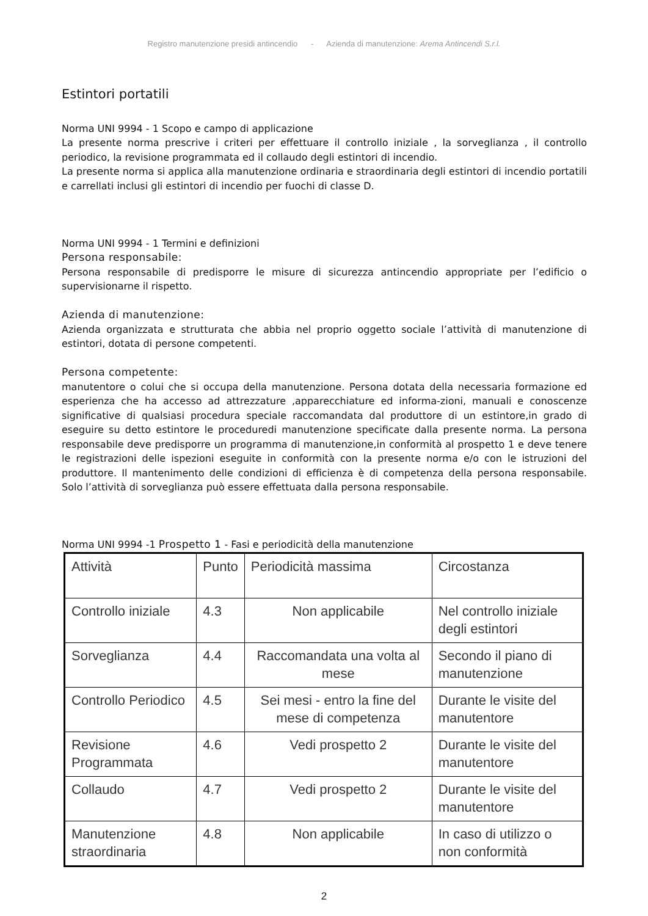Registro manutenzione presidi antincendio - Azienda di manutenzione: Arema Antincendi S.r.l.
Estintori portatili
Norma UNI 9994 - 1 Scopo e campo di applicazione
La presente norma prescrive i criteri per effettuare il controllo iniziale , la sorveglianza , il controllo periodico, la revisione programmata ed il collaudo degli estintori di incendio.
La presente norma si applica alla manutenzione ordinaria e straordinaria degli estintori di incendio portatili e carrellati inclusi gli estintori di incendio per fuochi di classe D.
Norma UNI 9994 - 1 Termini e definizioni
Persona responsabile:
Persona responsabile di predisporre le misure di sicurezza antincendio appropriate per l’edificio o supervisionarne il rispetto.
Azienda di manutenzione:
Azienda organizzata e strutturata che abbia nel proprio oggetto sociale l’attività di manutenzione di estintori, dotata di persone competenti.
Persona competente:
manutentore o colui che si occupa della manutenzione. Persona dotata della necessaria formazione ed esperienza che ha accesso ad attrezzature ,apparecchiature ed informa-zioni, manuali e conoscenze significative di qualsiasi procedura speciale raccomandata dal produttore di un estintore,in grado di eseguire su detto estintore le proceduredi manutenzione specificate dalla presente norma. La persona responsabile deve predisporre un programma di manutenzione,in conformità al prospetto 1 e deve tenere le registrazioni delle ispezioni eseguite in conformità con la presente norma e/o con le istruzioni del produttore. Il mantenimento delle condizioni di efficienza è di competenza della persona responsabile. Solo l’attività di sorveglianza può essere effettuata dalla persona responsabile.
Norma UNI 9994 -1 Prospetto 1 - Fasi e periodicità della manutenzione
| Attività | Punto | Periodicità massima | Circostanza |
| Controllo iniziale | 4.3 | Non applicabile | Nel controllo iniziale degli estintori |
| Sorveglianza | 4.4 | Raccomandata una volta al mese | Secondo il piano di manutenzione |
| Controllo Periodico | 4.5 | Sei mesi - entro la fine del mese di competenza | Durante le visite del manutentore |
| Revisione Programmata | 4.6 | Vedi prospetto 2 | Durante le visite del manutentore |
| Collaudo | 4.7 | Vedi prospetto 2 | Durante le visite del manutentore |
| Manutenzione straordinaria | 4.8 | Non applicabile | In caso di utilizzo o non conformità |
2